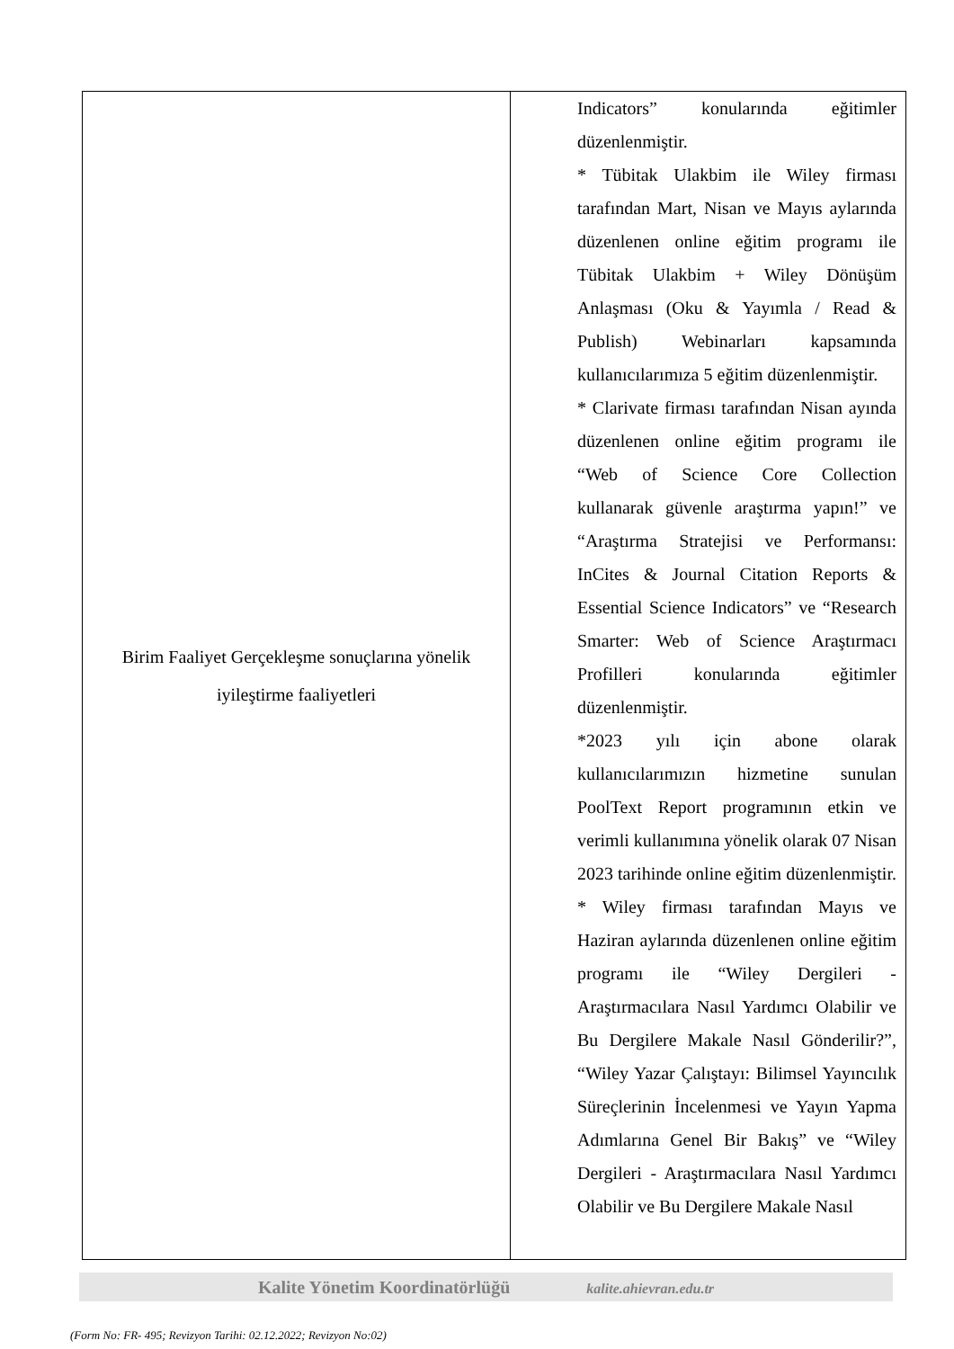| Birim Faaliyet Gerçekleşme sonuçlarına yönelik iyileştirme faaliyetleri | Indicators” konularında eğitimler düzenlenmiştir. * Tübitak Ulakbim ile Wiley firması tarafından Mart, Nisan ve Mayıs aylarında düzenlenen online eğitim programı ile Tübitak Ulakbim + Wiley Dönüşüm Anlaşması (Oku & Yayımla / Read & Publish) Webinarları kapsamında kullanıcılarımıza 5 eğitim düzenlenmiştir. * Clarivate firması tarafından Nisan ayında düzenlenen online eğitim programı ile “Web of Science Core Collection kullanarak güvenle araştırma yapın!” ve “Araştırma Stratejisi ve Performansı: InCites & Journal Citation Reports & Essential Science Indicators” ve “Research Smarter: Web of Science Araştırmacı Profilleri konularında eğitimler düzenlenmiştir. *2023 yılı için abone olarak kullanıcılarımızın hizmetine sunulan PoolText Report programının etkin ve verimli kullanımına yönelik olarak 07 Nisan 2023 tarihinde online eğitim düzenlenmiştir. * Wiley firması tarafından Mayıs ve Haziran aylarında düzenlenen online eğitim programı ile “Wiley Dergileri - Araştırmacılara Nasıl Yardımcı Olabilir ve Bu Dergilere Makale Nasıl Gönderilir?”, “Wiley Yazar Çalıştayı: Bilimsel Yayıncılık Süreçlerinin İncelenmesi ve Yayın Yapma Adımlarına Genel Bir Bakış” ve “Wiley Dergileri - Araştırmacılara Nasıl Yardımcı Olabilir ve Bu Dergilere Makale Nasıl |
Kalite Yönetim Koordinatörlüğü kalite.ahievran.edu.tr
(Form No: FR- 495; Revizyon Tarihi: 02.12.2022; Revizyon No:02)